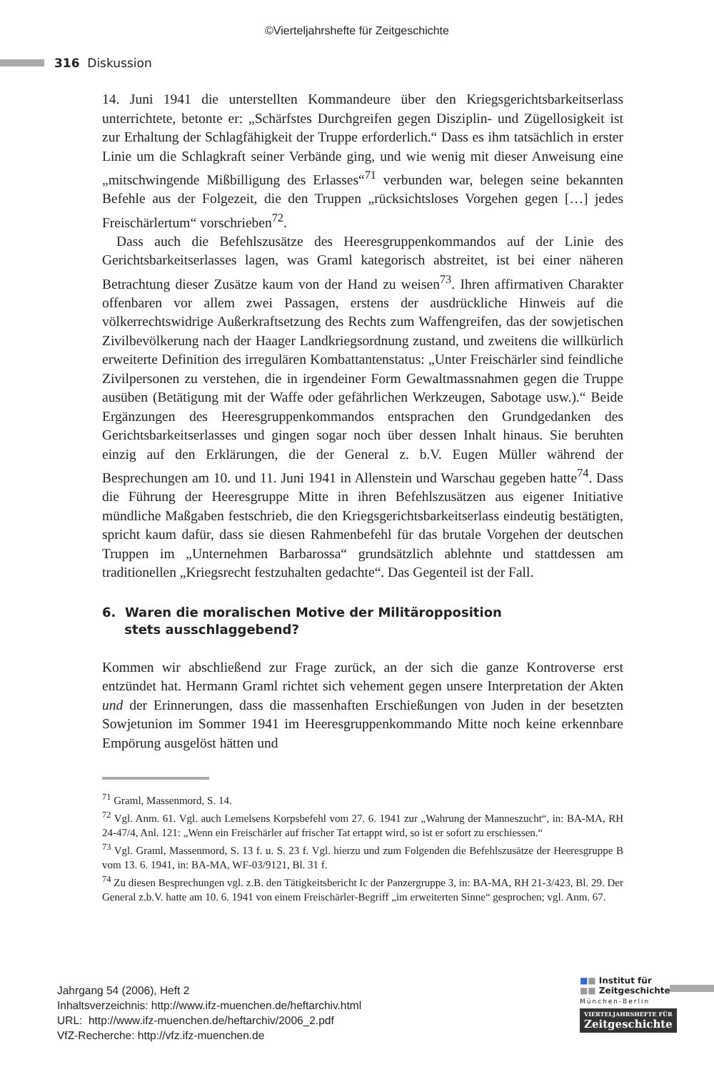©Vierteljahrshefte für Zeitgeschichte
316 Diskussion
14. Juni 1941 die unterstellten Kommandeure über den Kriegsgerichtsbarkeitserlass unterrichtete, betonte er: „Schärfstes Durchgreifen gegen Disziplin- und Zügellosigkeit ist zur Erhaltung der Schlagfähigkeit der Truppe erforderlich.“ Dass es ihm tatsächlich in erster Linie um die Schlagkraft seiner Verbände ging, und wie wenig mit dieser Anweisung eine „mitschwingende Mißbilligung des Erlasses“<sup>71</sup> verbunden war, belegen seine bekannten Befehle aus der Folgezeit, die den Truppen „rücksichtsloses Vorgehen gegen […] jedes Freischärlertum“ vorschrieben<sup>72</sup>.
Dass auch die Befehlszusätze des Heeresgruppenkommandos auf der Linie des Gerichtsbarkeitserlasses lagen, was Graml kategorisch abstreitet, ist bei einer näheren Betrachtung dieser Zusätze kaum von der Hand zu weisen<sup>73</sup>. Ihren affirmativen Charakter offenbaren vor allem zwei Passagen, erstens der ausdrückliche Hinweis auf die völkerrechtswidrige Außerkraftsetzung des Rechts zum Waffengreifen, das der sowjetischen Zivilbevölkerung nach der Haager Landkriegsordnung zustand, und zweitens die willkürlich erweiterte Definition des irregulären Kombattantenstatus: „Unter Freischärler sind feindliche Zivilpersonen zu verstehen, die in irgendeiner Form Gewaltmassnahmen gegen die Truppe ausüben (Betätigung mit der Waffe oder gefährlichen Werkzeugen, Sabotage usw.).“ Beide Ergänzungen des Heeresgruppenkommandos entsprachen den Grundgedanken des Gerichtsbarkeitserlasses und gingen sogar noch über dessen Inhalt hinaus. Sie beruhten einzig auf den Erklärungen, die der General z. b.V. Eugen Müller während der Besprechungen am 10. und 11. Juni 1941 in Allenstein und Warschau gegeben hatte<sup>74</sup>. Dass die Führung der Heeresgruppe Mitte in ihren Befehlszusätzen aus eigener Initiative mündliche Maßgaben festschrieb, die den Kriegsgerichtsbarkeitserlass eindeutig bestätigten, spricht kaum dafür, dass sie diesen Rahmenbefehl für das brutale Vorgehen der deutschen Truppen im „Unternehmen Barbarossa“ grundsätzlich ablehnte und stattdessen am traditionellen „Kriegsrecht festzuhalten gedachte“. Das Gegenteil ist der Fall.
6. Waren die moralischen Motive der Militäropposition
stets ausschlaggebend?
Kommen wir abschließend zur Frage zurück, an der sich die ganze Kontroverse erst entzündet hat. Hermann Graml richtet sich vehement gegen unsere Interpretation der Akten und der Erinnerungen, dass die massenhaften Erschießungen von Juden in der besetzten Sowjetunion im Sommer 1941 im Heeresgruppenkommando Mitte noch keine erkennbare Empörung ausgelöst hätten und
<sup>71</sup> Graml, Massenmord, S. 14.
<sup>72</sup> Vgl. Anm. 61. Vgl. auch Lemelsens Korpsbefehl vom 27. 6. 1941 zur „Wahrung der Manneszucht“, in: BA-MA, RH 24-47/4, Anl. 121: „Wenn ein Freischärler auf frischer Tat ertappt wird, so ist er sofort zu erschiessen.“
<sup>73</sup> Vgl. Graml, Massenmord, S. 13 f. u. S. 23 f. Vgl. hierzu und zum Folgenden die Befehlszusätze der Heeresgruppe B vom 13. 6. 1941, in: BA-MA, WF-03/9121, Bl. 31 f.
<sup>74</sup> Zu diesen Besprechungen vgl. z.B. den Tätigkeitsbericht Ic der Panzergruppe 3, in: BA-MA, RH 21-3/423, Bl. 29. Der General z.b.V. hatte am 10. 6. 1941 von einem Freischärler-Begriff „im erweiterten Sinne“ gesprochen; vgl. Anm. 67.
Jahrgang 54 (2006), Heft 2
Inhaltsverzeichnis: http://www.ifz-muenchen.de/heftarchiv.html
URL: http://www.ifz-muenchen.de/heftarchiv/2006_2.pdf
VfZ-Recherche: http://vfz.ifz-muenchen.de
■■ Institut für
■■ Zeitgeschichte
München-Berlin
VIERTELJAHRSHEFTE FÜR
Zeitgeschichte